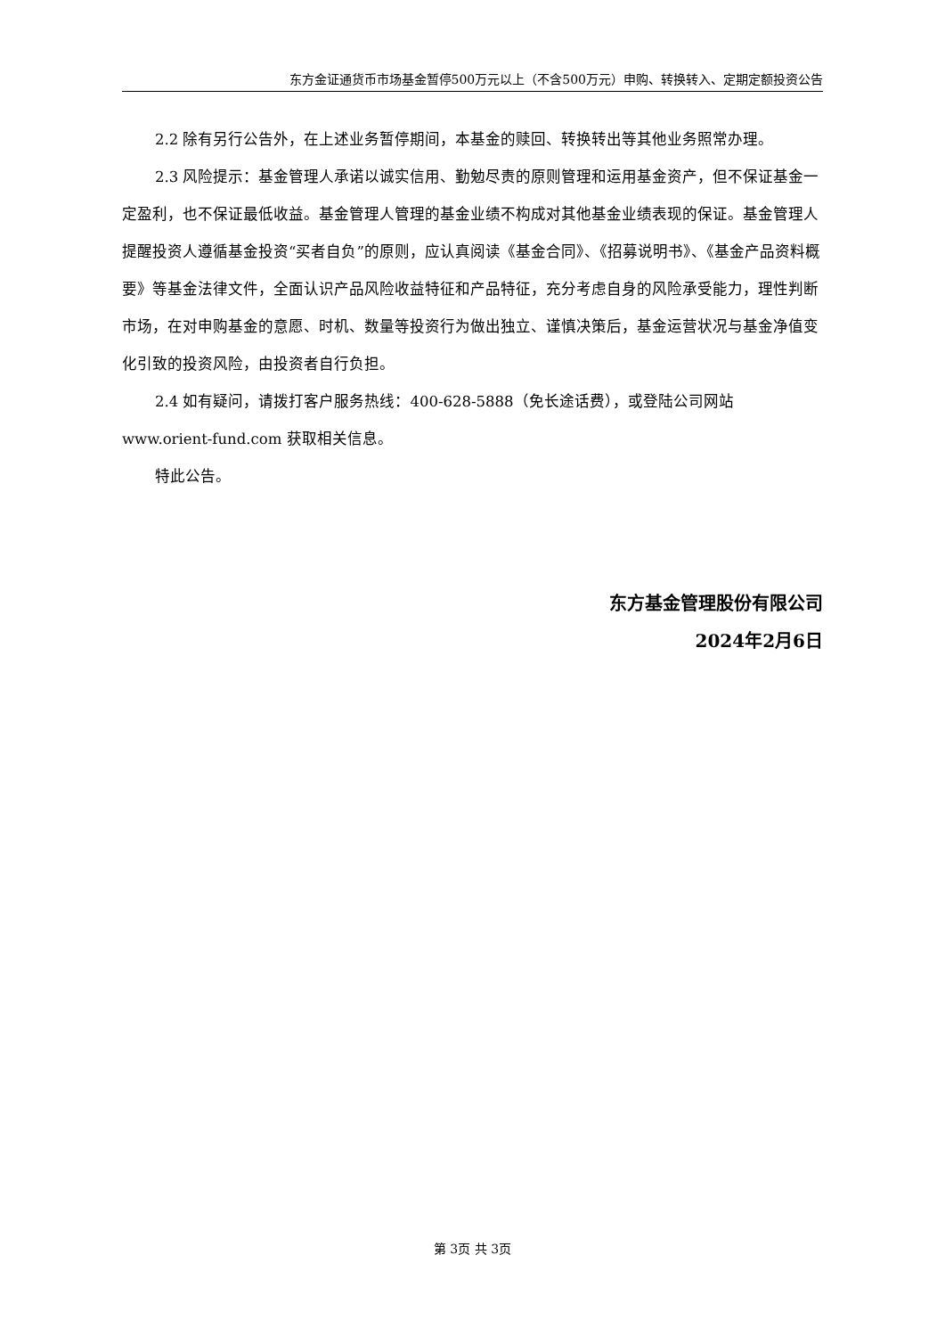东方金证通货币市场基金暂停500万元以上（不含500万元）申购、转换转入、定期定额投资公告
2.2 除有另行公告外，在上述业务暂停期间，本基金的赎回、转换转出等其他业务照常办理。
2.3 风险提示：基金管理人承诺以诚实信用、勤勉尽责的原则管理和运用基金资产，但不保证基金一定盈利，也不保证最低收益。基金管理人管理的基金业绩不构成对其他基金业绩表现的保证。基金管理人提醒投资人遵循基金投资“买者自负”的原则，应认真阅读《基金合同》、《招募说明书》、《基金产品资料概要》等基金法律文件，全面认识产品风险收益特征和产品特征，充分考虑自身的风险承受能力，理性判断市场，在对申购基金的意愿、时机、数量等投资行为做出独立、谨慎决策后，基金运营状况与基金净值变化引致的投资风险，由投资者自行负担。
2.4 如有疑问，请拨打客户服务热线：400-628-5888（免长途话费），或登陆公司网站 www.orient-fund.com 获取相关信息。
特此公告。
东方基金管理股份有限公司
2024年2月6日
第 3页 共 3页